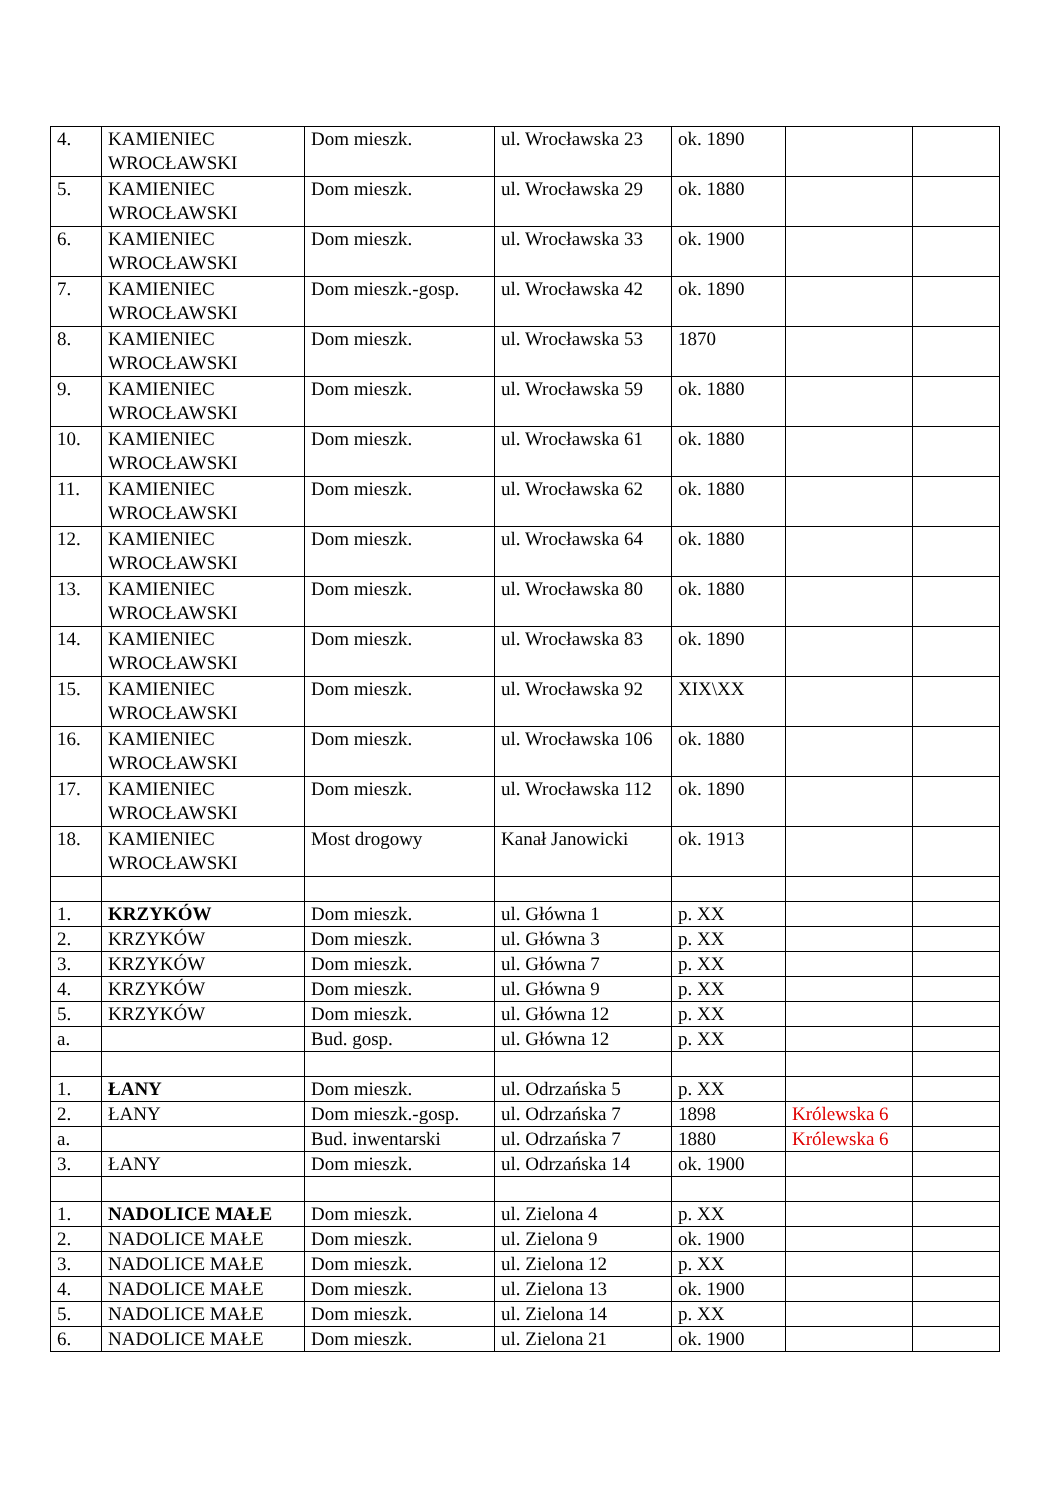| 4. | KAMIENIEC WROCŁAWSKI | Dom mieszk. | ul. Wrocławska 23 | ok. 1890 | | |
| 5. | KAMIENIEC WROCŁAWSKI | Dom mieszk. | ul. Wrocławska 29 | ok. 1880 | | |
| 6. | KAMIENIEC WROCŁAWSKI | Dom mieszk. | ul. Wrocławska 33 | ok. 1900 | | |
| 7. | KAMIENIEC WROCŁAWSKI | Dom mieszk.-gosp. | ul. Wrocławska 42 | ok. 1890 | | |
| 8. | KAMIENIEC WROCŁAWSKI | Dom mieszk. | ul. Wrocławska 53 | 1870 | | |
| 9. | KAMIENIEC WROCŁAWSKI | Dom mieszk. | ul. Wrocławska 59 | ok. 1880 | | |
| 10. | KAMIENIEC WROCŁAWSKI | Dom mieszk. | ul. Wrocławska 61 | ok. 1880 | | |
| 11. | KAMIENIEC WROCŁAWSKI | Dom mieszk. | ul. Wrocławska 62 | ok. 1880 | | |
| 12. | KAMIENIEC WROCŁAWSKI | Dom mieszk. | ul. Wrocławska 64 | ok. 1880 | | |
| 13. | KAMIENIEC WROCŁAWSKI | Dom mieszk. | ul. Wrocławska 80 | ok. 1880 | | |
| 14. | KAMIENIEC WROCŁAWSKI | Dom mieszk. | ul. Wrocławska 83 | ok. 1890 | | |
| 15. | KAMIENIEC WROCŁAWSKI | Dom mieszk. | ul. Wrocławska 92 | XIX\XX | | |
| 16. | KAMIENIEC WROCŁAWSKI | Dom mieszk. | ul. Wrocławska 106 | ok. 1880 | | |
| 17. | KAMIENIEC WROCŁAWSKI | Dom mieszk. | ul. Wrocławska 112 | ok. 1890 | | |
| 18. | KAMIENIEC WROCŁAWSKI | Most drogowy | Kanał Janowicki | ok. 1913 | | |
| 1. | KRZYKÓW | Dom mieszk. | ul. Główna 1 | p. XX | | |
| 2. | KRZYKÓW | Dom mieszk. | ul. Główna 3 | p. XX | | |
| 3. | KRZYKÓW | Dom mieszk. | ul. Główna 7 | p. XX | | |
| 4. | KRZYKÓW | Dom mieszk. | ul. Główna 9 | p. XX | | |
| 5. | KRZYKÓW | Dom mieszk. | ul. Główna 12 | p. XX | | |
| a. | | Bud. gosp. | ul. Główna 12 | p. XX | | |
| 1. | ŁANY | Dom mieszk. | ul. Odrzańska 5 | p. XX | | |
| 2. | ŁANY | Dom mieszk.-gosp. | ul. Odrzańska 7 | 1898 | Królewska 6 | |
| a. | | Bud. inwentarski | ul. Odrzańska 7 | 1880 | Królewska 6 | |
| 3. | ŁANY | Dom mieszk. | ul. Odrzańska 14 | ok. 1900 | | |
| 1. | NADOLICE MAŁE | Dom mieszk. | ul. Zielona 4 | p. XX | | |
| 2. | NADOLICE MAŁE | Dom mieszk. | ul. Zielona 9 | ok. 1900 | | |
| 3. | NADOLICE MAŁE | Dom mieszk. | ul. Zielona 12 | p. XX | | |
| 4. | NADOLICE MAŁE | Dom mieszk. | ul. Zielona 13 | ok. 1900 | | |
| 5. | NADOLICE MAŁE | Dom mieszk. | ul. Zielona 14 | p. XX | | |
| 6. | NADOLICE MAŁE | Dom mieszk. | ul. Zielona 21 | ok. 1900 | | |